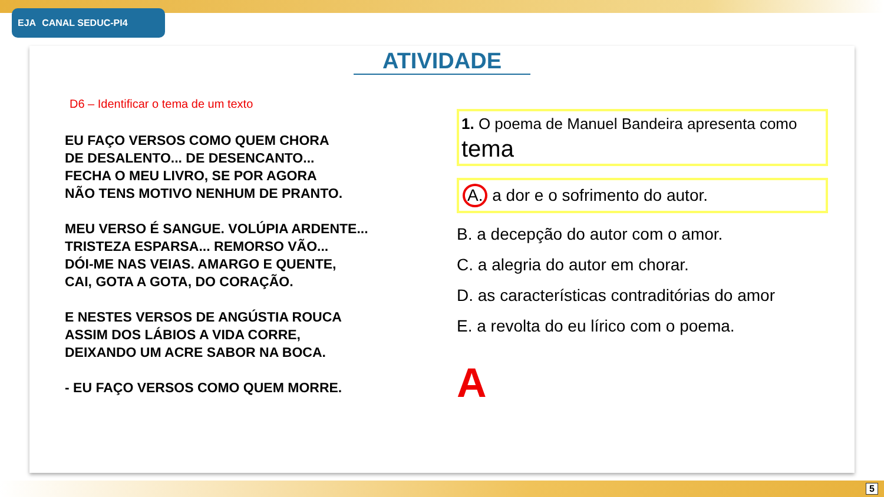EJA CANAL SEDUC-PI4
ATIVIDADE
D6 – Identificar o tema de um texto
EU FAÇO VERSOS COMO QUEM CHORA
DE DESALENTO... DE DESENCANTO...
FECHA O MEU LIVRO, SE POR AGORA
NÃO TENS MOTIVO NENHUM DE PRANTO.
MEU VERSO É SANGUE. VOLÚPIA ARDENTE...
TRISTEZA ESPARSA... REMORSO VÃO...
DÓI-ME NAS VEIAS. AMARGO E QUENTE,
CAI, GOTA A GOTA, DO CORAÇÃO.
E NESTES VERSOS DE ANGÚSTIA ROUCA
ASSIM DOS LÁBIOS A VIDA CORRE,
DEIXANDO UM ACRE SABOR NA BOCA.
- EU FAÇO VERSOS COMO QUEM MORRE.
1. O poema de Manuel Bandeira apresenta como tema
A. a dor e o sofrimento do autor.
B. a decepção do autor com o amor.
C. a alegria do autor em chorar.
D. as características contraditórias do amor
E. a revolta do eu lírico com o poema.
A
5